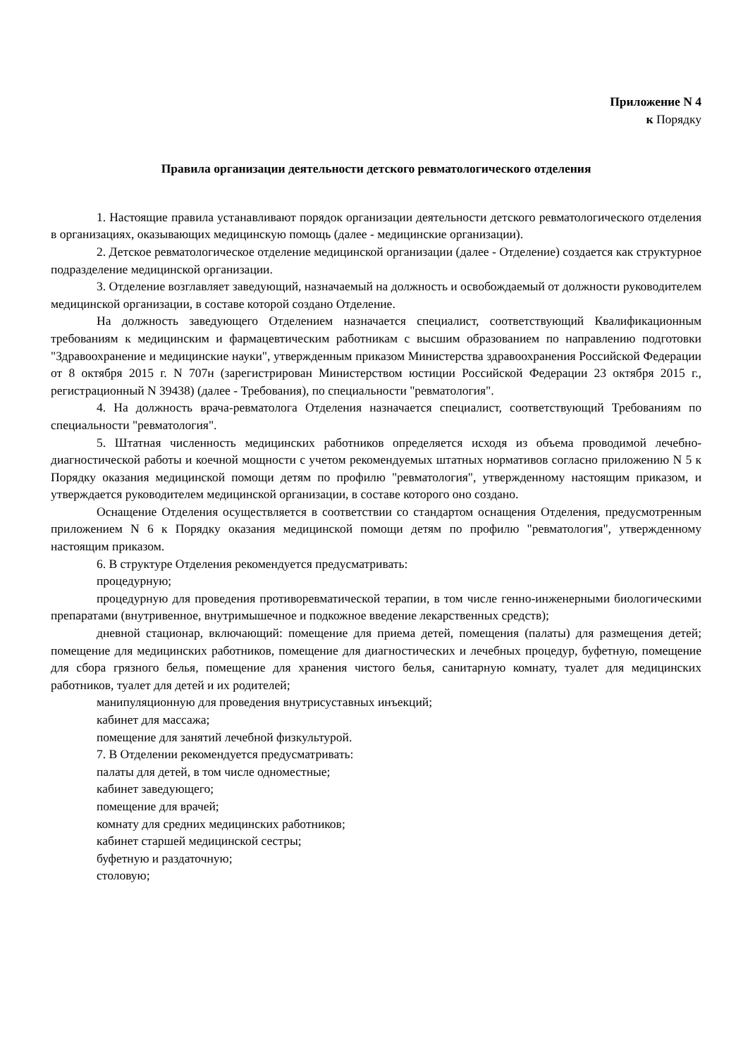Приложение N 4
к Порядку
Правила организации деятельности детского ревматологического отделения
1. Настоящие правила устанавливают порядок организации деятельности детского ревматологического отделения в организациях, оказывающих медицинскую помощь (далее - медицинские организации).
2. Детское ревматологическое отделение медицинской организации (далее - Отделение) создается как структурное подразделение медицинской организации.
3. Отделение возглавляет заведующий, назначаемый на должность и освобождаемый от должности руководителем медицинской организации, в составе которой создано Отделение.
На должность заведующего Отделением назначается специалист, соответствующий Квалификационным требованиям к медицинским и фармацевтическим работникам с высшим образованием по направлению подготовки "Здравоохранение и медицинские науки", утвержденным приказом Министерства здравоохранения Российской Федерации от 8 октября 2015 г. N 707н (зарегистрирован Министерством юстиции Российской Федерации 23 октября 2015 г., регистрационный N 39438) (далее - Требования), по специальности "ревматология".
4. На должность врача-ревматолога Отделения назначается специалист, соответствующий Требованиям по специальности "ревматология".
5. Штатная численность медицинских работников определяется исходя из объема проводимой лечебно-диагностической работы и коечной мощности с учетом рекомендуемых штатных нормативов согласно приложению N 5 к Порядку оказания медицинской помощи детям по профилю "ревматология", утвержденному настоящим приказом, и утверждается руководителем медицинской организации, в составе которого оно создано.
Оснащение Отделения осуществляется в соответствии со стандартом оснащения Отделения, предусмотренным приложением N 6 к Порядку оказания медицинской помощи детям по профилю "ревматология", утвержденному настоящим приказом.
6. В структуре Отделения рекомендуется предусматривать:
процедурную;
процедурную для проведения противоревматической терапии, в том числе генно-инженерными биологическими препаратами (внутривенное, внутримышечное и подкожное введение лекарственных средств);
дневной стационар, включающий: помещение для приема детей, помещения (палаты) для размещения детей; помещение для медицинских работников, помещение для диагностических и лечебных процедур, буфетную, помещение для сбора грязного белья, помещение для хранения чистого белья, санитарную комнату, туалет для медицинских работников, туалет для детей и их родителей;
манипуляционную для проведения внутрисуставных инъекций;
кабинет для массажа;
помещение для занятий лечебной физкультурой.
7. В Отделении рекомендуется предусматривать:
палаты для детей, в том числе одноместные;
кабинет заведующего;
помещение для врачей;
комнату для средних медицинских работников;
кабинет старшей медицинской сестры;
буфетную и раздаточную;
столовую;